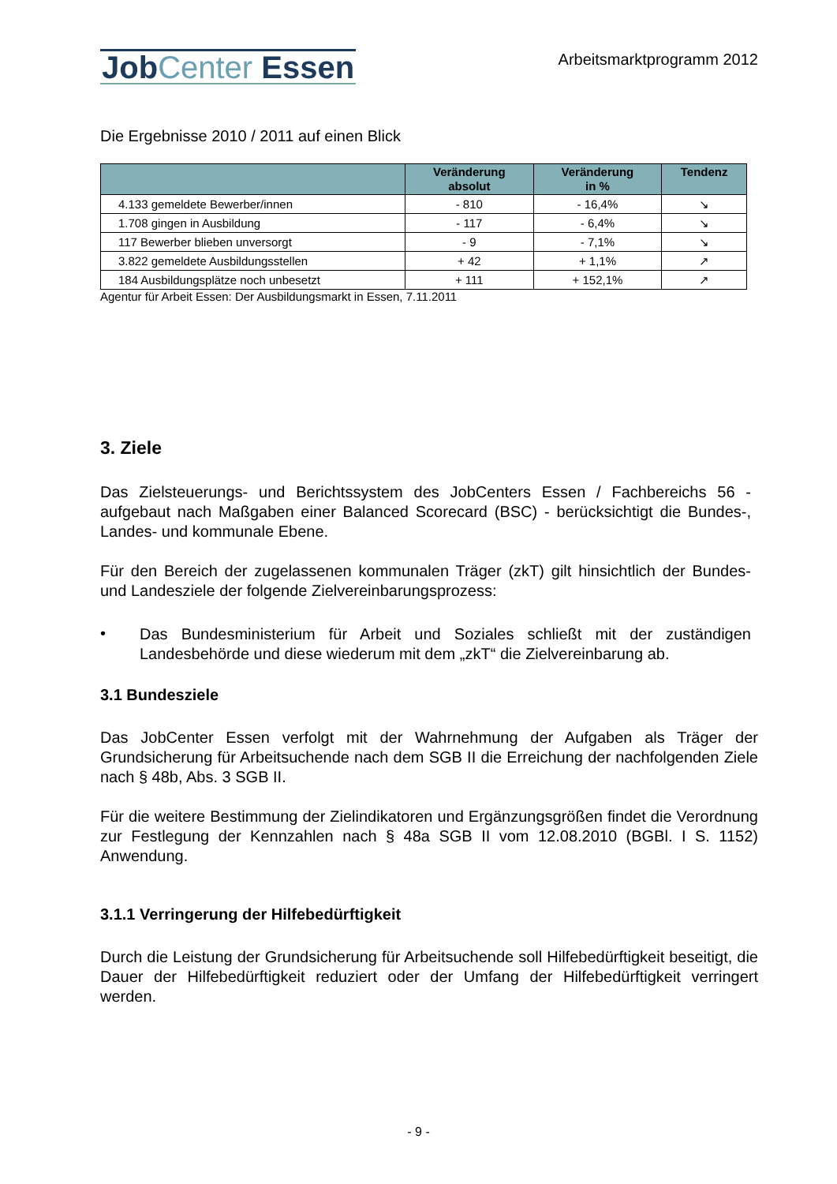JobCenter Essen
Arbeitsmarktprogramm 2012
Die Ergebnisse 2010 / 2011 auf einen Blick
| | Veränderung absolut | Veränderung in % | Tendenz |
| --- | --- | --- | --- |
| 4.133 gemeldete Bewerber/innen | - 810 | - 16,4% | ↘ |
| 1.708 gingen in Ausbildung | - 117 | - 6,4% | ↘ |
| 117 Bewerber blieben unversorgt | - 9 | - 7,1% | ↘ |
| 3.822 gemeldete Ausbildungsstellen | + 42 | + 1,1% | ↗ |
| 184 Ausbildungsplätze noch unbesetzt | + 111 | + 152,1% | ↗ |
Agentur für Arbeit Essen: Der Ausbildungsmarkt in Essen, 7.11.2011
3. Ziele
Das Zielsteuerungs- und Berichtssystem des JobCenters Essen / Fachbereichs 56 - aufgebaut nach Maßgaben einer Balanced Scorecard (BSC) - berücksichtigt die Bundes-, Landes- und kommunale Ebene.
Für den Bereich der zugelassenen kommunalen Träger (zkT) gilt hinsichtlich der Bundes- und Landesziele der folgende Zielvereinbarungsprozess:
•
Das Bundesministerium für Arbeit und Soziales schließt mit der zuständigen Landesbehörde und diese wiederum mit dem „zkT“ die Zielvereinbarung ab.
3.1 Bundesziele
Das JobCenter Essen verfolgt mit der Wahrnehmung der Aufgaben als Träger der Grundsicherung für Arbeitsuchende nach dem SGB II die Erreichung der nachfolgenden Ziele nach § 48b, Abs. 3 SGB II.
Für die weitere Bestimmung der Zielindikatoren und Ergänzungsgrößen findet die Verordnung zur Festlegung der Kennzahlen nach § 48a SGB II vom 12.08.2010 (BGBl. I S. 1152) Anwendung.
3.1.1 Verringerung der Hilfebedürftigkeit
Durch die Leistung der Grundsicherung für Arbeitsuchende soll Hilfebedürftigkeit beseitigt, die Dauer der Hilfebedürftigkeit reduziert oder der Umfang der Hilfebedürftigkeit verringert werden.
- 9 -